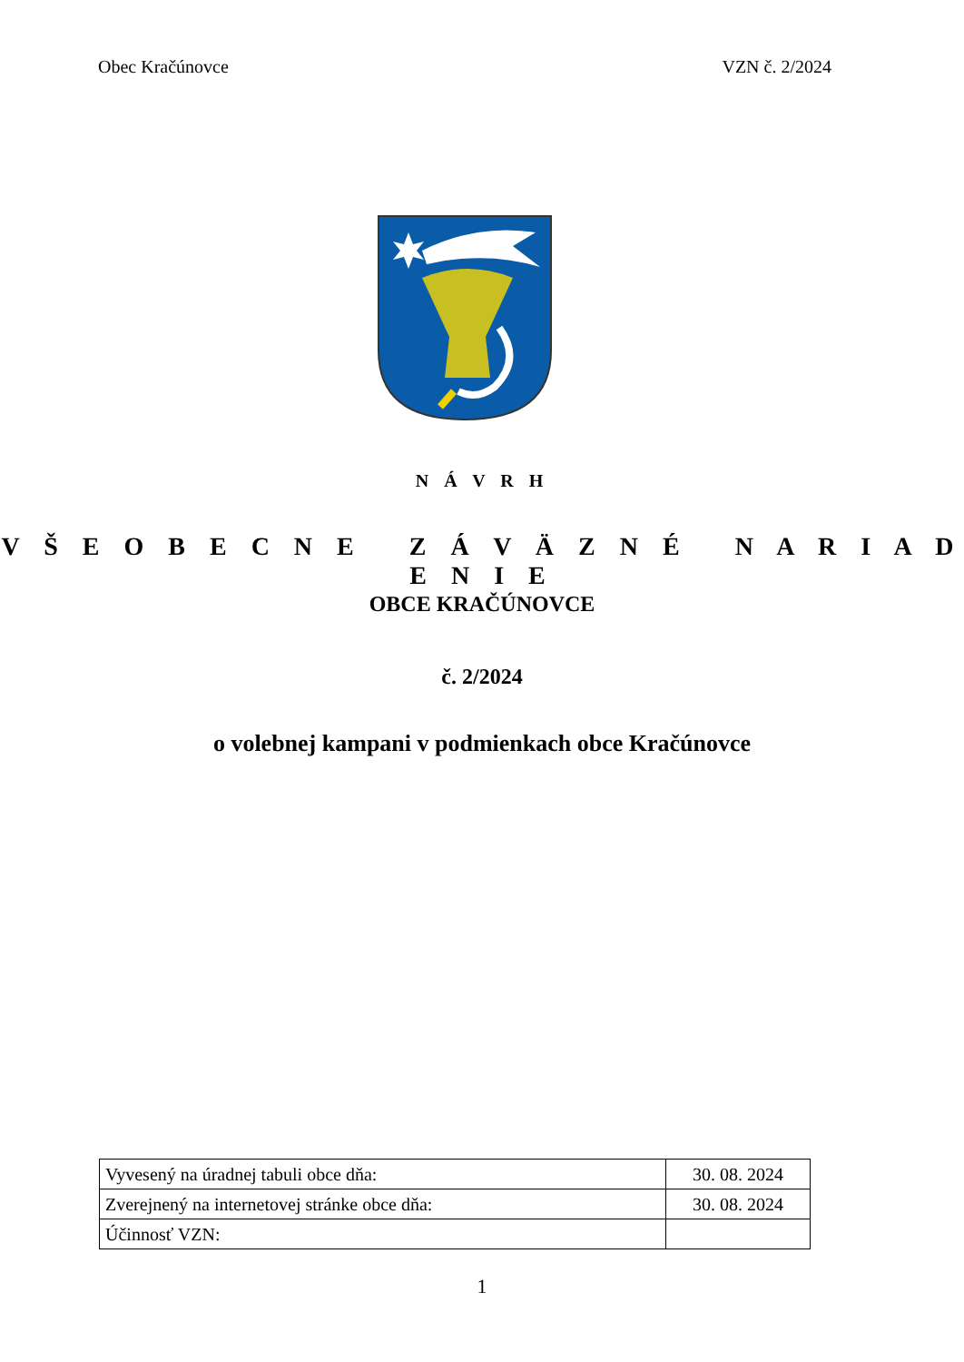Obec Kračúnovce VZN č. 2/2024
N Á V R H
V Š E O B E C N E Z Á V Ä Z N É N A R I A D E N I E
OBCE KRAČÚNOVCE
č. 2/2024
o volebnej kampani v podmienkach obce Kračúnovce
| Vyvesený na úradnej tabuli obce dňa: | 30. 08. 2024 |
| Zverejnený na internetovej stránke obce dňa: | 30. 08. 2024 |
| Účinnosť VZN: | |
1